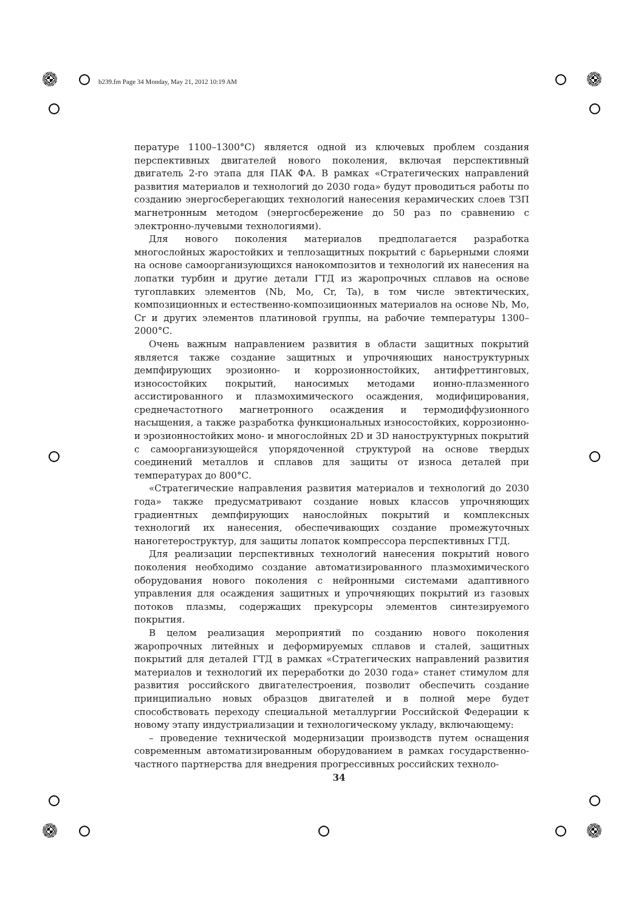b239.fm Page 34 Monday, May 21, 2012 10:19 AM
пературе 1100–1300°С) является одной из ключевых проблем создания перспективных двигателей нового поколения, включая перспективный двигатель 2-го этапа для ПАК ФА. В рамках «Стратегических направлений развития материалов и технологий до 2030 года» будут проводиться работы по созданию энергосберегающих технологий нанесения керамических слоев ТЗП магнетронным методом (энергосбережение до 50 раз по сравнению с электронно-лучевыми технологиями).
Для нового поколения материалов предполагается разработка многослойных жаростойких и теплозащитных покрытий с барьерными слоями на основе самоорганизующихся нанокомпозитов и технологий их нанесения на лопатки турбин и другие детали ГТД из жаропрочных сплавов на основе тугоплавких элементов (Nb, Mo, Cr, Ta), в том числе эвтектических, композиционных и естественно-композиционных материалов на основе Nb, Mo, Cr и других элементов платиновой группы, на рабочие температуры 1300–2000°С.
Очень важным направлением развития в области защитных покрытий является также создание защитных и упрочняющих наноструктурных демпфирующих эрозионно- и коррозионностойких, антифреттинговых, износостойких покрытий, наносимых методами ионно-плазменного ассистированного и плазмохимического осаждения, модифицирования, среднечастотного магнетронного осаждения и термодиффузионного насыщения, а также разработка функциональных износостойких, коррозионно- и эрозионностойких моно- и многослойных 2D и 3D наноструктурных покрытий с самоорганизующейся упорядоченной структурой на основе твердых соединений металлов и сплавов для защиты от износа деталей при температурах до 800°С.
«Стратегические направления развития материалов и технологий до 2030 года» также предусматривают создание новых классов упрочняющих градиентных демпфирующих нанослойных покрытий и комплексных технологий их нанесения, обеспечивающих создание промежуточных наногетероструктур, для защиты лопаток компрессора перспективных ГТД.
Для реализации перспективных технологий нанесения покрытий нового поколения необходимо создание автоматизированного плазмохимического оборудования нового поколения с нейронными системами адаптивного управления для осаждения защитных и упрочняющих покрытий из газовых потоков плазмы, содержащих прекурсоры элементов синтезируемого покрытия.
В целом реализация мероприятий по созданию нового поколения жаропрочных литейных и деформируемых сплавов и сталей, защитных покрытий для деталей ГТД в рамках «Стратегических направлений развития материалов и технологий их переработки до 2030 года» станет стимулом для развития российского двигателестроения, позволит обеспечить создание принципиально новых образцов двигателей и в полной мере будет способствовать переходу специальной металлургии Российской Федерации к новому этапу индустриализации и технологическому укладу, включающему:
– проведение технической модернизации производств путем оснащения современным автоматизированным оборудованием в рамках государственно-частного партнерства для внедрения прогрессивных российских техноло-
34